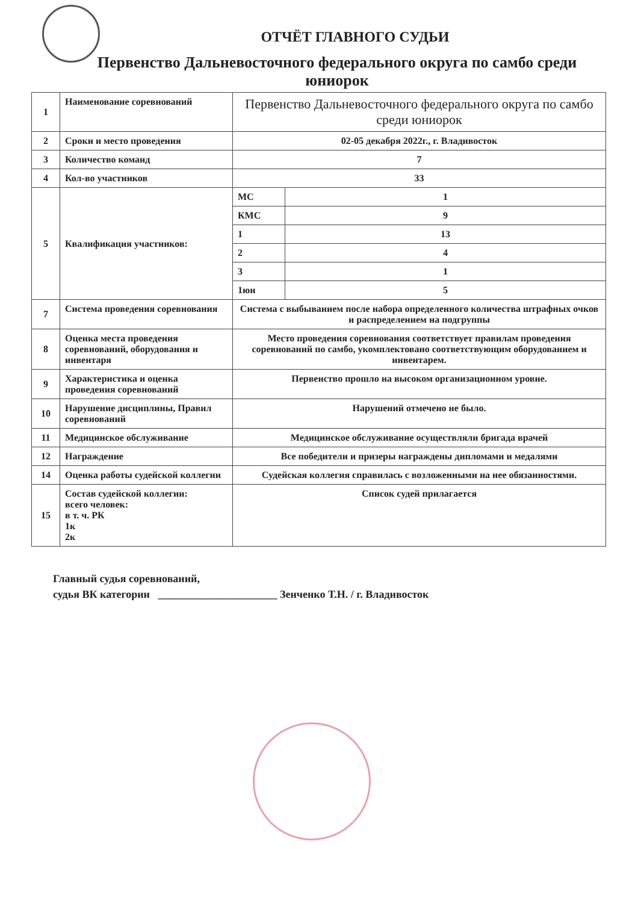ОТЧЁТ ГЛАВНОГО СУДЬИ
Первенство Дальневосточного федерального округа по самбо среди юниорок
| 1 | Наименование соревнований | Первенство Дальневосточного федерального округа по самбо среди юниорок | |
| 2 | Сроки и место проведения | 02-05 декабря 2022г., г. Владивосток | |
| 3 | Количество команд | 7 | |
| 4 | Кол-во участников | 33 | |
| 5 | Квалификация участников: | МС | 1 |
| | | КМС | 9 |
| | | 1 | 13 |
| | | 2 | 4 |
| | | 3 | 1 |
| | | 1юн | 5 |
| 7 | Система проведения соревнования | Система с выбыванием после набора определенного количества штрафных очков и распределением на подгруппы | |
| 8 | Оценка места проведения соревнований, оборудования и инвентаря | Место проведения соревнования соответствует правилам проведения соревнований по самбо, укомплектовано соответствующим оборудованием и инвентарем. | |
| 9 | Характеристика и оценка проведения соревнований | Первенство прошло на высоком организационном уровне. | |
| 10 | Нарушение дисциплины, Правил соревнований | Нарушений отмечено не было. | |
| 11 | Медицинское обслуживание | Медицинское обслуживание осуществляли бригада врачей | |
| 12 | Награждение | Все победители и призеры награждены дипломами и медалями | |
| 14 | Оценка работы судейской коллегии | Судейская коллегия справилась с возложенными на нее обязанностями. | |
| 15 | Состав судейской коллегии: всего человек: в т. ч. РК 1к 2к | Список судей прилагается | |
Главный судья соревнований,
судья ВК категории ______________________ Зенченко Т.Н. / г. Владивосток